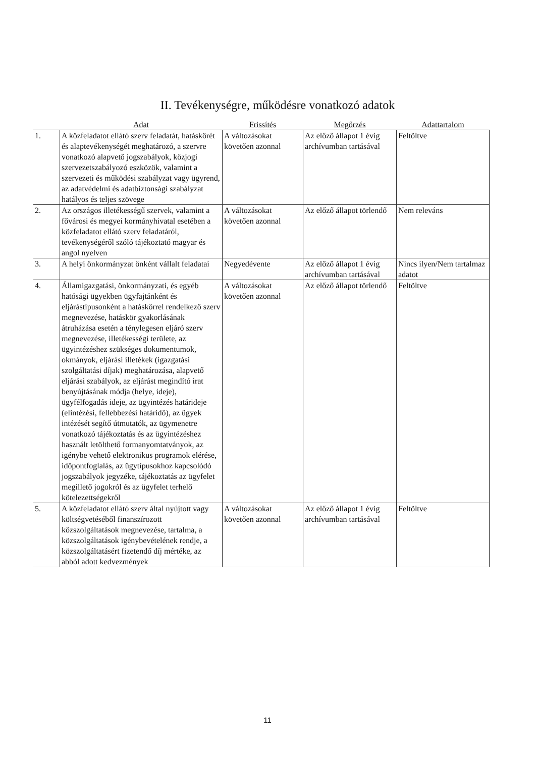II. Tevékenységre, működésre vonatkozó adatok
| | Adat | Frissítés | Megőrzés | Adattartalom |
| --- | --- | --- | --- | --- |
| 1. | A közfeladatot ellátó szerv feladatát, hatáskörét és alaptevékenységét meghatározó, a szervre vonatkozó alapvető jogszabályok, közjogi szervezetszabályozó eszközök, valamint a szervezeti és működési szabályzat vagy ügyrend, az adatvédelmi és adatbiztonsági szabályzat hatályos és teljes szövege | A változásokat követően azonnal | Az előző állapot 1 évig archívumban tartásával | Feltöltve |
| 2. | Az országos illetékességű szervek, valamint a fővárosi és megyei kormányhivatal esetében a közfeladatot ellátó szerv feladatáról, tevékenységéről szóló tájékoztató magyar és angol nyelven | A változásokat követően azonnal | Az előző állapot törlendő | Nem releváns |
| 3. | A helyi önkormányzat önként vállalt feladatai | Negyedévente | Az előző állapot 1 évig archívumban tartásával | Nincs ilyen/Nem tartalmaz adatot |
| 4. | Államigazgatási, önkormányzati, és egyéb hatósági ügyekben ügyfajtánként és eljárástípusonként a hatáskörrel rendelkező szerv megnevezése, hatáskör gyakorlásának átruházása esetén a ténylegesen eljáró szerv megnevezése, illetékességi területe, az ügyintézéshez szükséges dokumentumok, okmányok, eljárási illetékek (igazgatási szolgáltatási díjak) meghatározása, alapvető eljárási szabályok, az eljárást megindító irat benyújtásának módja (helye, ideje), ügyfélfogadás ideje, az ügyintézés határideje (elintézési, fellebbezési határidő), az ügyek intézését segítő útmutatók, az ügymenetre vonatkozó tájékoztatás és az ügyintézéshez használt letölthető formanyomtatványok, az igénybe vehető elektronikus programok elérése, időpontfoglalás, az ügytípusokhoz kapcsolódó jogszabályok jegyzéke, tájékoztatás az ügyfelet megillető jogokról és az ügyfelet terhelő kötelezettségekről | A változásokat követően azonnal | Az előző állapot törlendő | Feltöltve |
| 5. | A közfeladatot ellátó szerv által nyújtott vagy költségvetéséből finanszírozott közszolgáltatások megnevezése, tartalma, a közszolgáltatások igénybevételének rendje, a közszolgáltatásért fizetendő díj mértéke, az abból adott kedvezmények | A változásokat követően azonnal | Az előző állapot 1 évig archívumban tartásával | Feltöltve |
11